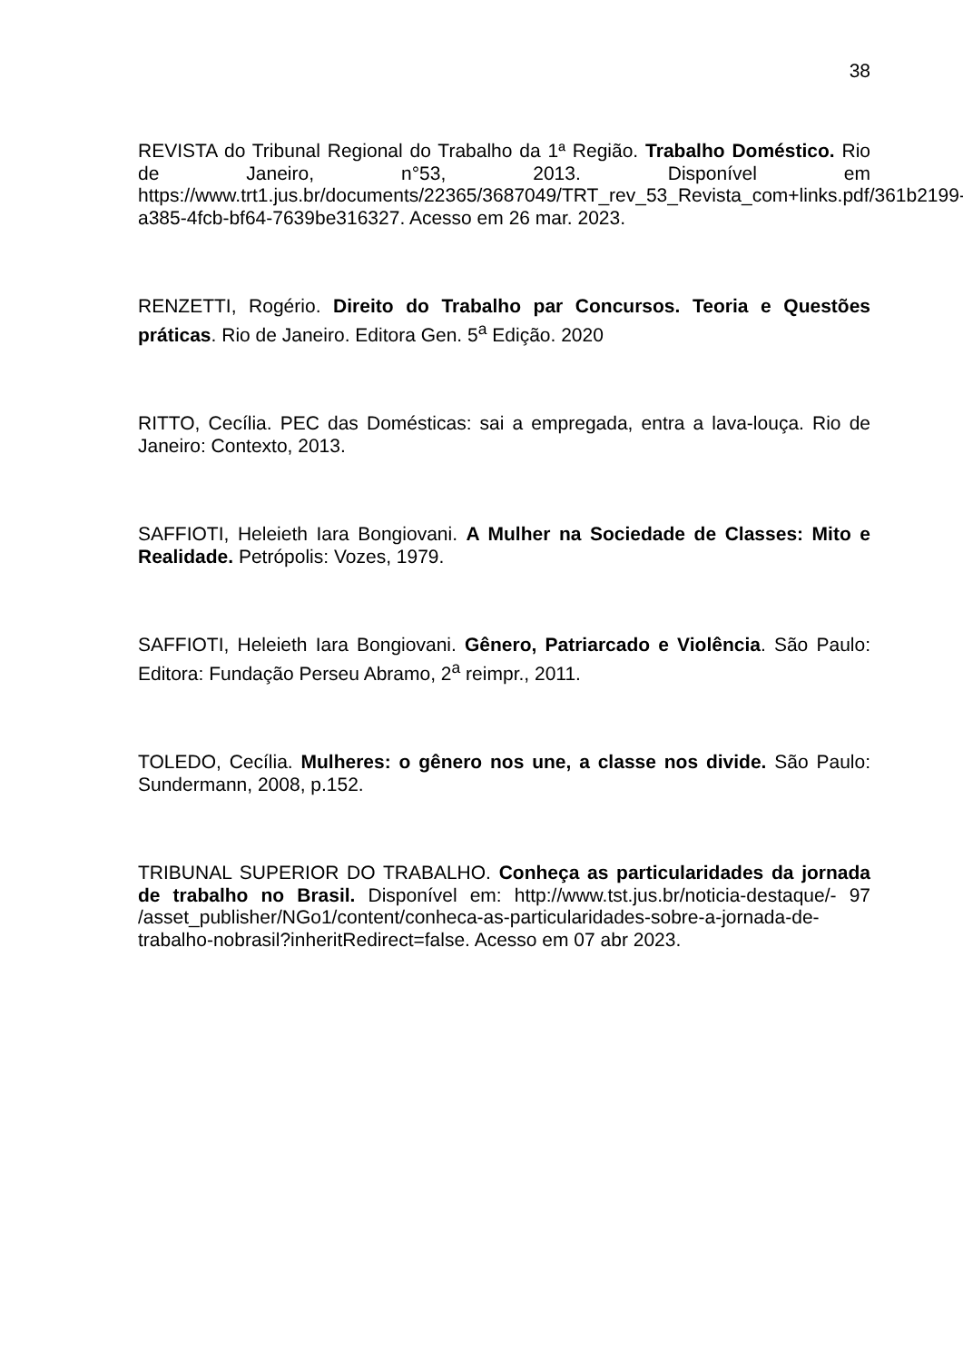38
REVISTA do Tribunal Regional do Trabalho da 1ª Região. Trabalho Doméstico. Rio de Janeiro, n°53, 2013. Disponível em https://www.trt1.jus.br/documents/22365/3687049/TRT_rev_53_Revista_com+links.pdf/361b2199-a385-4fcb-bf64-7639be316327. Acesso em 26 mar. 2023.
RENZETTI, Rogério. Direito do Trabalho par Concursos. Teoria e Questões práticas. Rio de Janeiro. Editora Gen. 5<sup>a</sup> Edição. 2020
RITTO, Cecília. PEC das Domésticas: sai a empregada, entra a lava-louça. Rio de Janeiro: Contexto, 2013.
SAFFIOTI, Heleieth Iara Bongiovani. A Mulher na Sociedade de Classes: Mito e Realidade. Petrópolis: Vozes, 1979.
SAFFIOTI, Heleieth Iara Bongiovani. Gênero, Patriarcado e Violência. São Paulo: Editora: Fundação Perseu Abramo, 2<sup>a</sup> reimpr., 2011.
TOLEDO, Cecília. Mulheres: o gênero nos une, a classe nos divide. São Paulo: Sundermann, 2008, p.152.
TRIBUNAL SUPERIOR DO TRABALHO. Conheça as particularidades da jornada de trabalho no Brasil. Disponível em: http://www.tst.jus.br/noticia-destaque/- 97 /asset_publisher/NGo1/content/conheca-as-particularidades-sobre-a-jornada-de-trabalho-nobrasil?inheritRedirect=false. Acesso em 07 abr 2023.